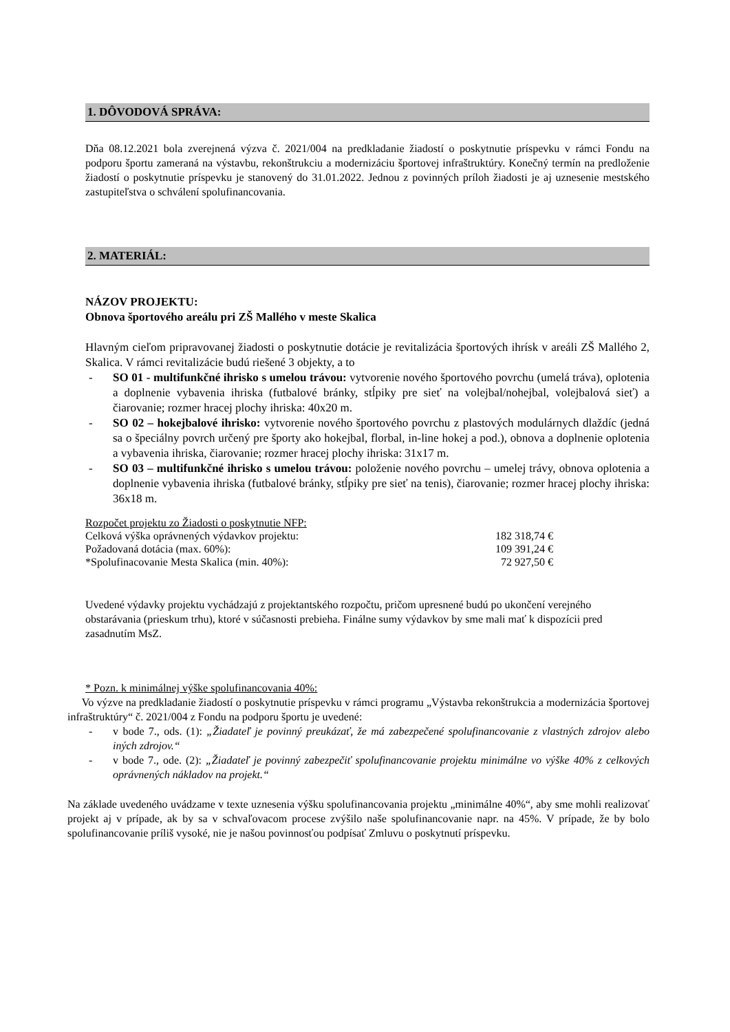1. DÔVODOVÁ SPRÁVA:
Dňa 08.12.2021 bola zverejnená výzva č. 2021/004 na predkladanie žiadostí o poskytnutie príspevku v rámci Fondu na podporu športu zameraná na výstavbu, rekonštrukciu a modernizáciu športovej infraštruktúry. Konečný termín na predloženie žiadostí o poskytnutie príspevku je stanovený do 31.01.2022. Jednou z povinných príloh žiadosti je aj uznesenie mestského zastupiteľstva o schválení spolufinancovania.
2. MATERIÁL:
NÁZOV PROJEKTU:
Obnova športového areálu pri ZŠ Mallého v meste Skalica
Hlavným cieľom pripravovanej žiadosti o poskytnutie dotácie je revitalizácia športových ihrísk v areáli ZŠ Mallého 2, Skalica. V rámci revitalizácie budú riešené 3 objekty, a to
- SO 01 - multifunkčné ihrisko s umelou trávou: vytvorenie nového športového povrchu (umelá tráva), oplotenia a doplnenie vybavenia ihriska (futbalové bránky, stĺpiky pre sieť na volejbal/nohejbal, volejbalová sieť) a čiarovanie; rozmer hracej plochy ihriska: 40x20 m.
- SO 02 – hokejbalové ihrisko: vytvorenie nového športového povrchu z plastových modulárnych dlaždíc (jedná sa o špeciálny povrch určený pre športy ako hokejbal, florbal, in-line hokej a pod.), obnova a doplnenie oplotenia a vybavenia ihriska, čiarovanie; rozmer hracej plochy ihriska: 31x17 m.
- SO 03 – multifunkčné ihrisko s umelou trávou: položenie nového povrchu – umelej trávy, obnova oplotenia a doplnenie vybavenia ihriska (futbalové bránky, stĺpiky pre sieť na tenis), čiarovanie; rozmer hracej plochy ihriska: 36x18 m.
| Rozpočet projektu zo Žiadosti o poskytnutie NFP: | |
| Celková výška oprávnených výdavkov projektu: | 182 318,74 € |
| Požadovaná dotácia (max. 60%): | 109 391,24 € |
| *Spolufinacovanie Mesta Skalica (min. 40%): | 72 927,50 € |
Uvedené výdavky projektu vychádzajú z projektantského rozpočtu, pričom upresnené budú po ukončení verejného obstarávania (prieskum trhu), ktoré v súčasnosti prebieha. Finálne sumy výdavkov by sme mali mať k dispozícii pred zasadnutím MsZ.
* Pozn. k minimálnej výške spolufinancovania 40%:
Vo výzve na predkladanie žiadostí o poskytnutie príspevku v rámci programu „Výstavba rekonštrukcia a modernizácia športovej infraštruktúry“ č. 2021/004 z Fondu na podporu športu je uvedené:
- v bode 7., ods. (1): „Žiadateľ je povinný preukázať, že má zabezpečené spolufinancovanie z vlastných zdrojov alebo iných zdrojov.“
- v bode 7., ode. (2): „Žiadateľ je povinný zabezpečiť spolufinancovanie projektu minimálne vo výške 40% z celkových oprávnených nákladov na projekt.“
Na základe uvedeného uvádzame v texte uznesenia výšku spolufinancovania projektu „minimálne 40%“, aby sme mohli realizovať projekt aj v prípade, ak by sa v schvaľovacom procese zvýšilo naše spolufinancovanie napr. na 45%. V prípade, že by bolo spolufinancovanie príliš vysoké, nie je našou povinnosťou podpísať Zmluvu o poskytnutí príspevku.